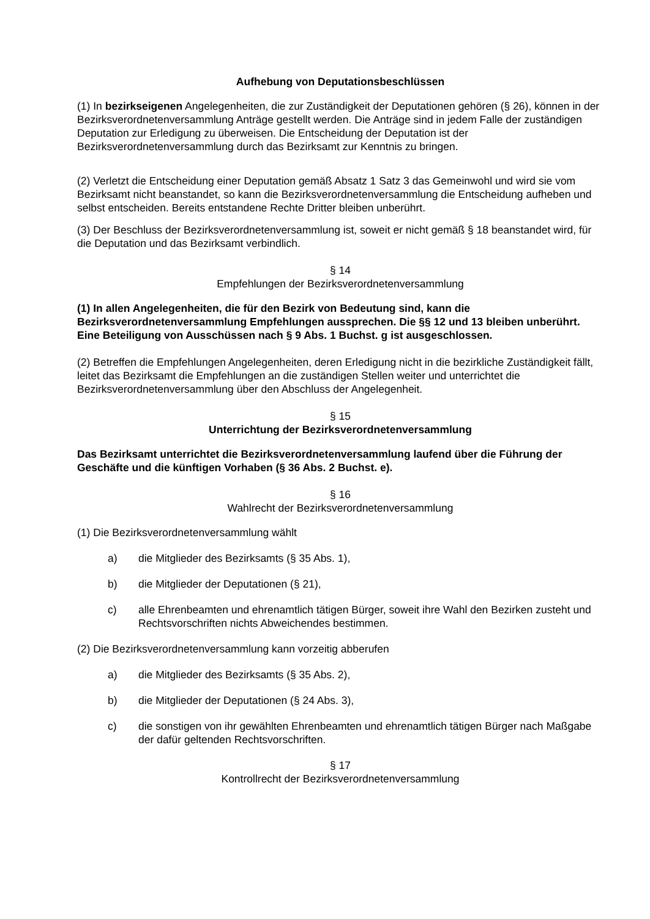Aufhebung von Deputationsbeschlüssen
(1) In bezirkseigenen Angelegenheiten, die zur Zuständigkeit der Deputationen gehören (§ 26), können in der Bezirksverordnetenversammlung Anträge gestellt werden. Die Anträge sind in jedem Falle der zuständigen Deputation zur Erledigung zu überweisen. Die Entscheidung der Deputation ist der Bezirksverordnetenversammlung durch das Bezirksamt zur Kenntnis zu bringen.
(2) Verletzt die Entscheidung einer Deputation gemäß Absatz 1 Satz 3 das Gemeinwohl und wird sie vom Bezirksamt nicht beanstandet, so kann die Bezirksverordnetenversammlung die Entscheidung aufheben und selbst entscheiden. Bereits entstandene Rechte Dritter bleiben unberührt.
(3) Der Beschluss der Bezirksverordnetenversammlung ist, soweit er nicht gemäß § 18 beanstandet wird, für die Deputation und das Bezirksamt verbindlich.
§ 14
Empfehlungen der Bezirksverordnetenversammlung
(1) In allen Angelegenheiten, die für den Bezirk von Bedeutung sind, kann die Bezirksverordnetenversammlung Empfehlungen aussprechen. Die §§ 12 und 13 bleiben unberührt. Eine Beteiligung von Ausschüssen nach § 9 Abs. 1 Buchst. g ist ausgeschlossen.
(2) Betreffen die Empfehlungen Angelegenheiten, deren Erledigung nicht in die bezirkliche Zuständigkeit fällt, leitet das Bezirksamt die Empfehlungen an die zuständigen Stellen weiter und unterrichtet die Bezirksverordnetenversammlung über den Abschluss der Angelegenheit.
§ 15
Unterrichtung der Bezirksverordnetenversammlung
Das Bezirksamt unterrichtet die Bezirksverordnetenversammlung laufend über die Führung der Geschäfte und die künftigen Vorhaben (§ 36 Abs. 2 Buchst. e).
§ 16
Wahlrecht der Bezirksverordnetenversammlung
(1) Die Bezirksverordnetenversammlung wählt
a) die Mitglieder des Bezirksamts (§ 35 Abs. 1),
b) die Mitglieder der Deputationen (§ 21),
c) alle Ehrenbeamten und ehrenamtlich tätigen Bürger, soweit ihre Wahl den Bezirken zusteht und Rechtsvorschriften nichts Abweichendes bestimmen.
(2) Die Bezirksverordnetenversammlung kann vorzeitig abberufen
a) die Mitglieder des Bezirksamts (§ 35 Abs. 2),
b) die Mitglieder der Deputationen (§ 24 Abs. 3),
c) die sonstigen von ihr gewählten Ehrenbeamten und ehrenamtlich tätigen Bürger nach Maßgabe der dafür geltenden Rechtsvorschriften.
§ 17
Kontrollrecht der Bezirksverordnetenversammlung